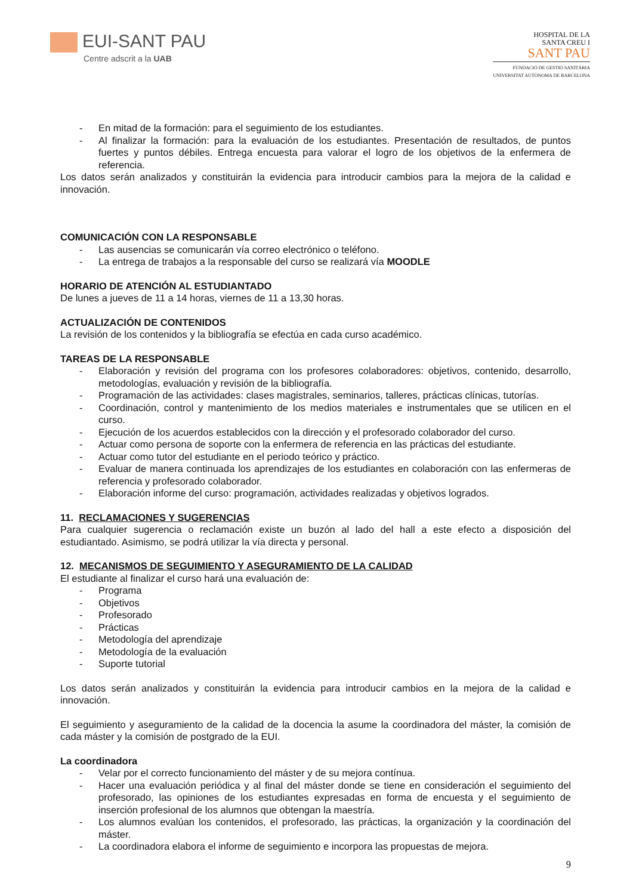EUI-SANT PAU
Centre adscrit a la UAB
HOSPITAL DE LA
SANTA CREU I
SANT PAU
FUNDACIÓ DE GESTIÓ SANITÀRIA
UNIVERSITAT AUTÒNOMA DE BARCELONA
- En mitad de la formación: para el seguimiento de los estudiantes.
- Al finalizar la formación: para la evaluación de los estudiantes. Presentación de resultados, de puntos fuertes y puntos débiles. Entrega encuesta para valorar el logro de los objetivos de la enfermera de referencia.
Los datos serán analizados y constituirán la evidencia para introducir cambios para la mejora de la calidad e innovación.
COMUNICACIÓN CON LA RESPONSABLE
- Las ausencias se comunicarán vía correo electrónico o teléfono.
- La entrega de trabajos a la responsable del curso se realizará vía MOODLE
HORARIO DE ATENCIÓN AL ESTUDIANTADO
De lunes a jueves de 11 a 14 horas, viernes de 11 a 13,30 horas.
ACTUALIZACIÓN DE CONTENIDOS
La revisión de los contenidos y la bibliografía se efectúa en cada curso académico.
TAREAS DE LA RESPONSABLE
- Elaboración y revisión del programa con los profesores colaboradores: objetivos, contenido, desarrollo, metodologías, evaluación y revisión de la bibliografía.
- Programación de las actividades: clases magistrales, seminarios, talleres, prácticas clínicas, tutorías.
- Coordinación, control y mantenimiento de los medios materiales e instrumentales que se utilicen en el curso.
- Ejecución de los acuerdos establecidos con la dirección y el profesorado colaborador del curso.
- Actuar como persona de soporte con la enfermera de referencia en las prácticas del estudiante.
- Actuar como tutor del estudiante en el periodo teórico y práctico.
- Evaluar de manera continuada los aprendizajes de los estudiantes en colaboración con las enfermeras de referencia y profesorado colaborador.
- Elaboración informe del curso: programación, actividades realizadas y objetivos logrados.
11. RECLAMACIONES Y SUGERENCIAS
Para cualquier sugerencia o reclamación existe un buzón al lado del hall a este efecto a disposición del estudiantado. Asimismo, se podrá utilizar la vía directa y personal.
12. MECANISMOS DE SEGUIMIENTO Y ASEGURAMIENTO DE LA CALIDAD
El estudiante al finalizar el curso hará una evaluación de:
- Programa
- Objetivos
- Profesorado
- Prácticas
- Metodología del aprendizaje
- Metodología de la evaluación
- Suporte tutorial
Los datos serán analizados y constituirán la evidencia para introducir cambios en la mejora de la calidad e innovación.
El seguimiento y aseguramiento de la calidad de la docencia la asume la coordinadora del máster, la comisión de cada máster y la comisión de postgrado de la EUI.
La coordinadora
- Velar por el correcto funcionamiento del máster y de su mejora contínua.
- Hacer una evaluación periódica y al final del máster donde se tiene en consideración el seguimiento del profesorado, las opiniones de los estudiantes expresadas en forma de encuesta y el seguimiento de inserción profesional de los alumnos que obtengan la maestría.
- Los alumnos evalúan los contenidos, el profesorado, las prácticas, la organización y la coordinación del máster.
- La coordinadora elabora el informe de seguimiento e incorpora las propuestas de mejora.
9